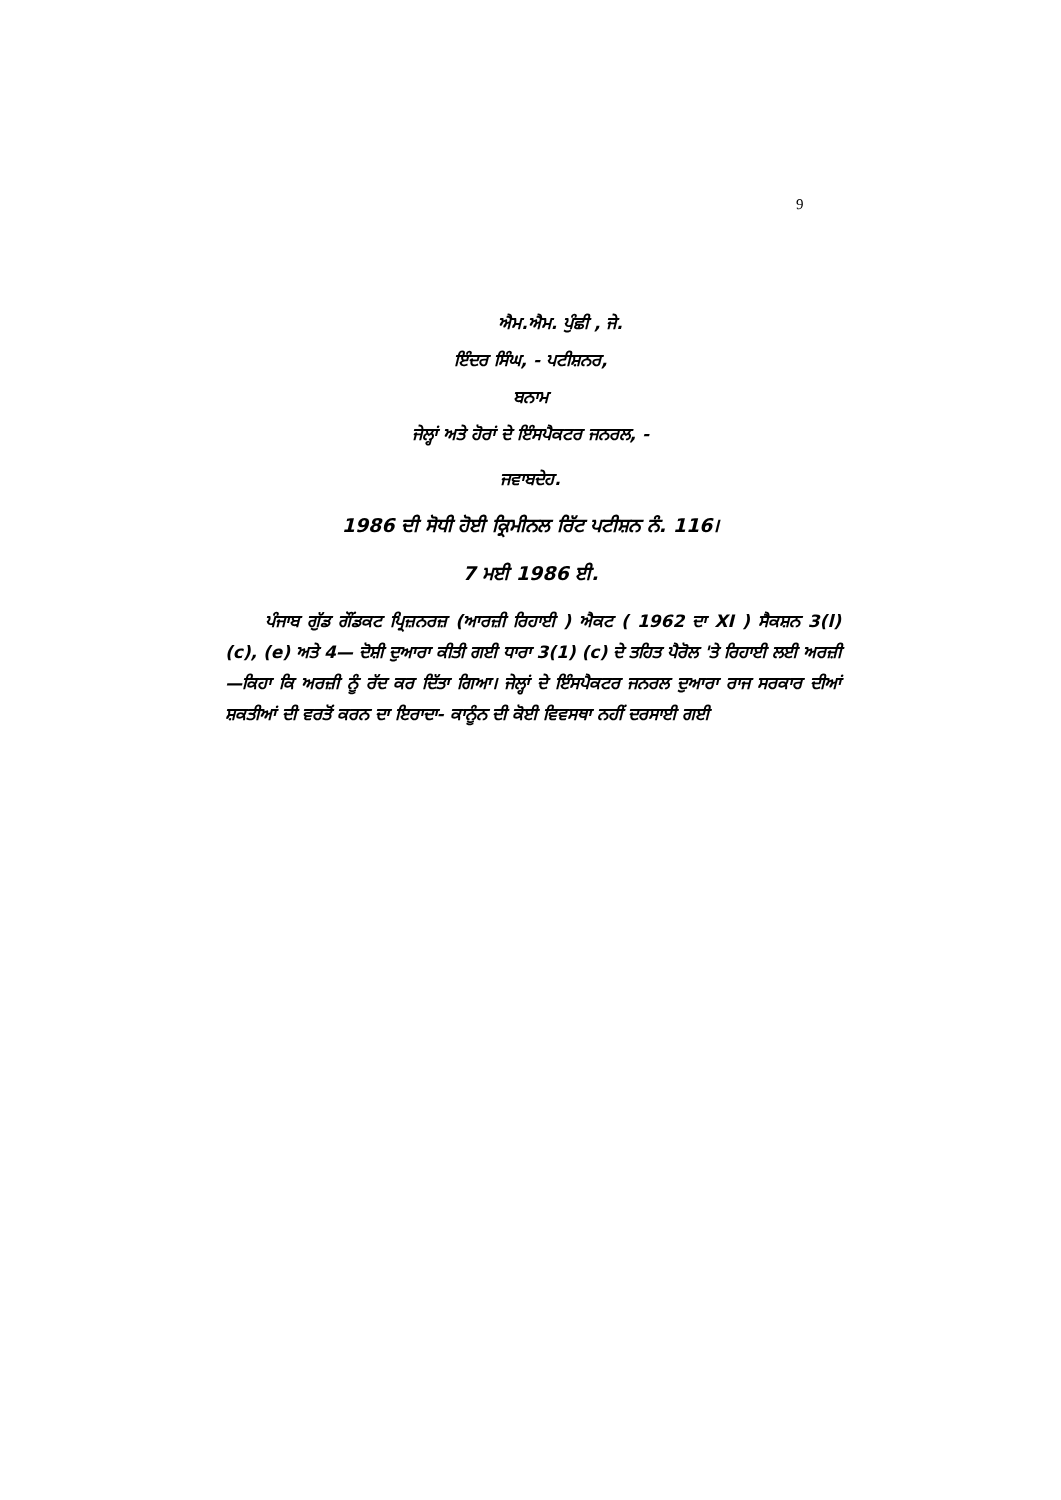9
ਐਮ.ਐਮ. ਪੁੰਛੀ , ਜੇ.
ਇੰਦਰ ਸਿੰਘ, - ਪਟੀਸ਼ਨਰ,
ਬਨਾਮ
ਜੇਲ੍ਹਾਂ ਅਤੇ ਹੋਰਾਂ ਦੇ ਇੰਸਪੈਕਟਰ ਜਨਰਲ, -
ਜਵਾਬਦੇਹ.
1986 ਦੀ ਸੋਧੀ ਹੋਈ ਕ੍ਰਿਮੀਨਲ ਰਿੱਟ ਪਟੀਸ਼ਨ ਨੰ. 116।
7 ਮਈ 1986 ਈ.
ਪੰਜਾਬ ਗੁੱਡ ਗੌਂਡਕਟ ਪ੍ਰਿਜ਼ਨਰਜ਼ (ਆਰਜ਼ੀ ਰਿਹਾਈ ) ਐਕਟ ( 1962 ਦਾ XI ) ਸੈਕਸ਼ਨ 3(l)(c), (e) ਅਤੇ 4— ਦੋਸ਼ੀ ਦੁਆਰਾ ਕੀਤੀ ਗਈ ਧਾਰਾ 3(1) (c) ਦੇ ਤਹਿਤ ਪੈਰੋਲ 'ਤੇ ਰਿਹਾਈ ਲਈ ਅਰਜ਼ੀ —ਕਿਹਾ ਕਿ ਅਰਜ਼ੀ ਨੂੰ ਰੱਦ ਕਰ ਦਿੱਤਾ ਗਿਆ। ਜੇਲ੍ਹਾਂ ਦੇ ਇੰਸਪੈਕਟਰ ਜਨਰਲ ਦੁਆਰਾ ਰਾਜ ਸਰਕਾਰ ਦੀਆਂ ਸ਼ਕਤੀਆਂ ਦੀ ਵਰਤੋਂ ਕਰਨ ਦਾ ਇਰਾਦਾ- ਕਾਨੂੰਨ ਦੀ ਕੋਈ ਵਿਵਸਥਾ ਨਹੀਂ ਦਰਸਾਈ ਗਈ